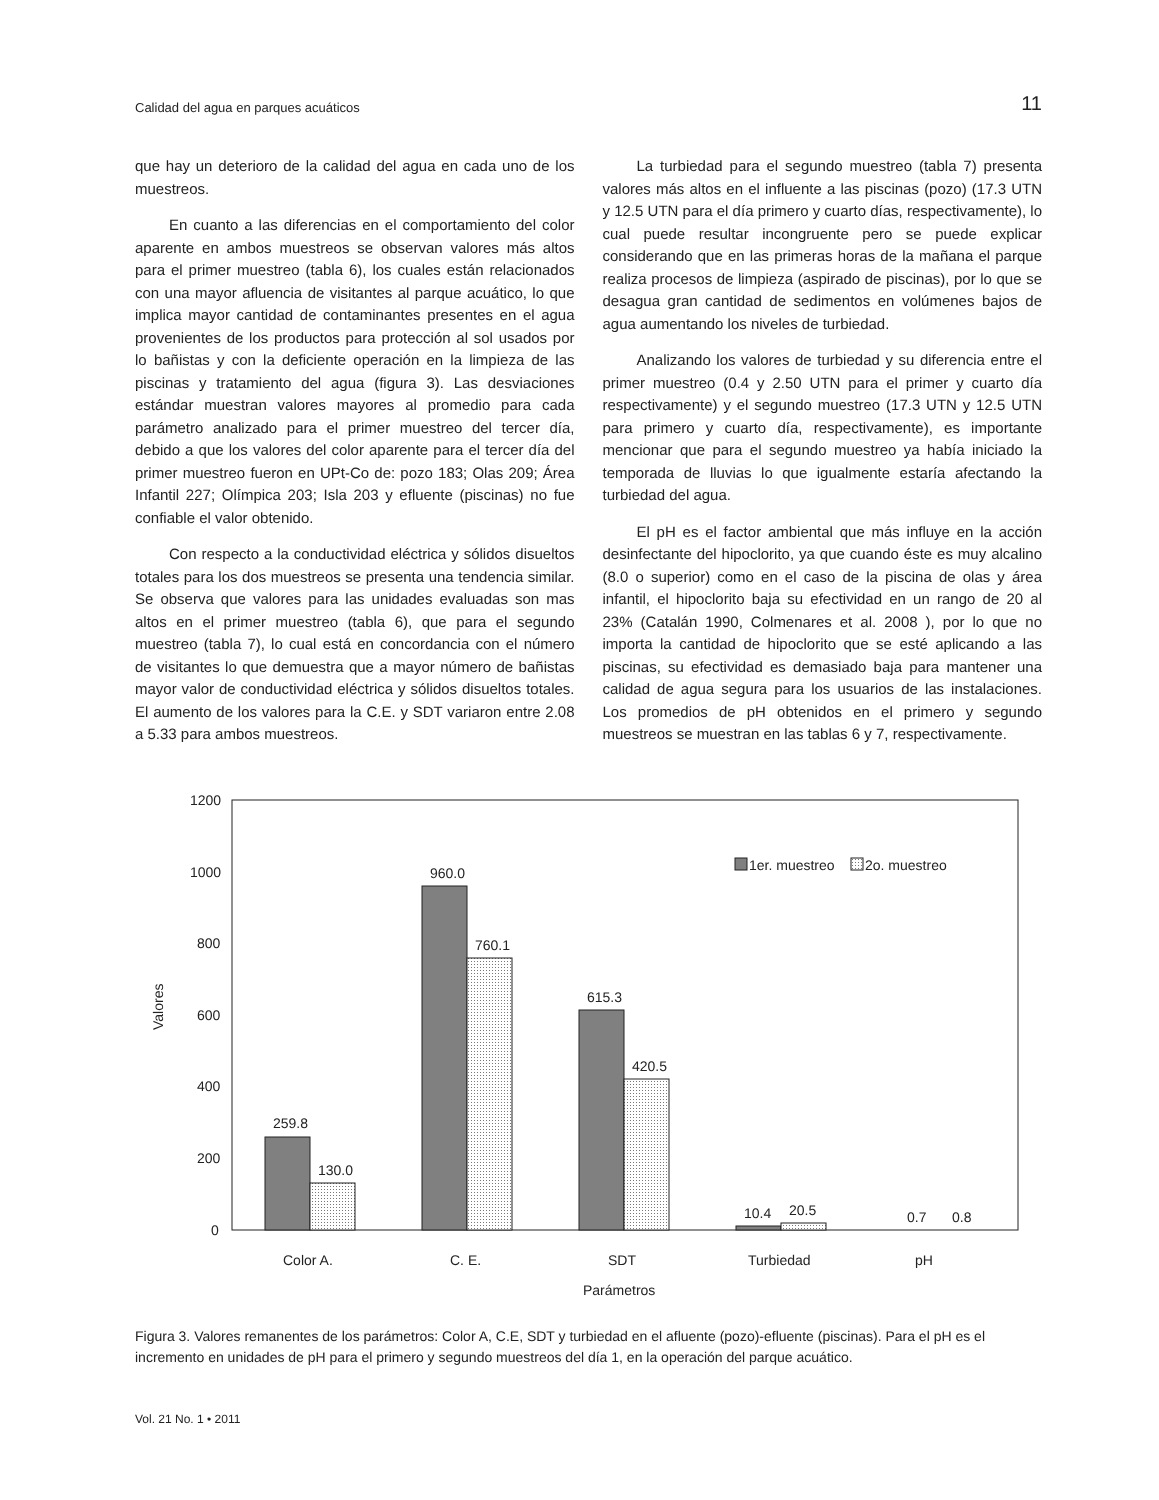Calidad del agua en parques acuáticos 11
que hay un deterioro de la calidad del agua en cada uno de los muestreos.
En cuanto a las diferencias en el comportamiento del color aparente en ambos muestreos se observan valores más altos para el primer muestreo (tabla 6), los cuales están relacionados con una mayor afluencia de visitantes al parque acuático, lo que implica mayor cantidad de contaminantes presentes en el agua provenientes de los productos para protección al sol usados por lo bañistas y con la deficiente operación en la limpieza de las piscinas y tratamiento del agua (figura 3). Las desviaciones estándar muestran valores mayores al promedio para cada parámetro analizado para el primer muestreo del tercer día, debido a que los valores del color aparente para el tercer día del primer muestreo fueron en UPt-Co de: pozo 183; Olas 209; Área Infantil 227; Olímpica 203; Isla 203 y efluente (piscinas) no fue confiable el valor obtenido.
Con respecto a la conductividad eléctrica y sólidos disueltos totales para los dos muestreos se presenta una tendencia similar. Se observa que valores para las unidades evaluadas son mas altos en el primer muestreo (tabla 6), que para el segundo muestreo (tabla 7), lo cual está en concordancia con el número de visitantes lo que demuestra que a mayor número de bañistas mayor valor de conductividad eléctrica y sólidos disueltos totales. El aumento de los valores para la C.E. y SDT variaron entre 2.08 a 5.33 para ambos muestreos.
La turbiedad para el segundo muestreo (tabla 7) presenta valores más altos en el influente a las piscinas (pozo) (17.3 UTN y 12.5 UTN para el día primero y cuarto días, respectivamente), lo cual puede resultar incongruente pero se puede explicar considerando que en las primeras horas de la mañana el parque realiza procesos de limpieza (aspirado de piscinas), por lo que se desagua gran cantidad de sedimentos en volúmenes bajos de agua aumentando los niveles de turbiedad.
Analizando los valores de turbiedad y su diferencia entre el primer muestreo (0.4 y 2.50 UTN para el primer y cuarto día respectivamente) y el segundo muestreo (17.3 UTN y 12.5 UTN para primero y cuarto día, respectivamente), es importante mencionar que para el segundo muestreo ya había iniciado la temporada de lluvias lo que igualmente estaría afectando la turbiedad del agua.
El pH es el factor ambiental que más influye en la acción desinfectante del hipoclorito, ya que cuando éste es muy alcalino (8.0 o superior) como en el caso de la piscina de olas y área infantil, el hipoclorito baja su efectividad en un rango de 20 al 23% (Catalán 1990, Colmenares et al. 2008 ), por lo que no importa la cantidad de hipoclorito que se esté aplicando a las piscinas, su efectividad es demasiado baja para mantener una calidad de agua segura para los usuarios de las instalaciones. Los promedios de pH obtenidos en el primero y segundo muestreos se muestran en las tablas 6 y 7, respectivamente.
1200
1000
800
600
400
200
0
Valores
259.8
130.0
960.0
760.1
615.3
420.5
10.4
20.5
0.7
0.8
1er. muestreo
2o. muestreo
Color A.
C. E.
SDT
Turbiedad
pH
Parámetros
Figura 3. Valores remanentes de los parámetros: Color A, C.E, SDT y turbiedad en el afluente (pozo)-efluente (piscinas). Para el pH es el incremento en unidades de pH para el primero y segundo muestreos del día 1, en la operación del parque acuático.
Vol. 21 No. 1 • 2011